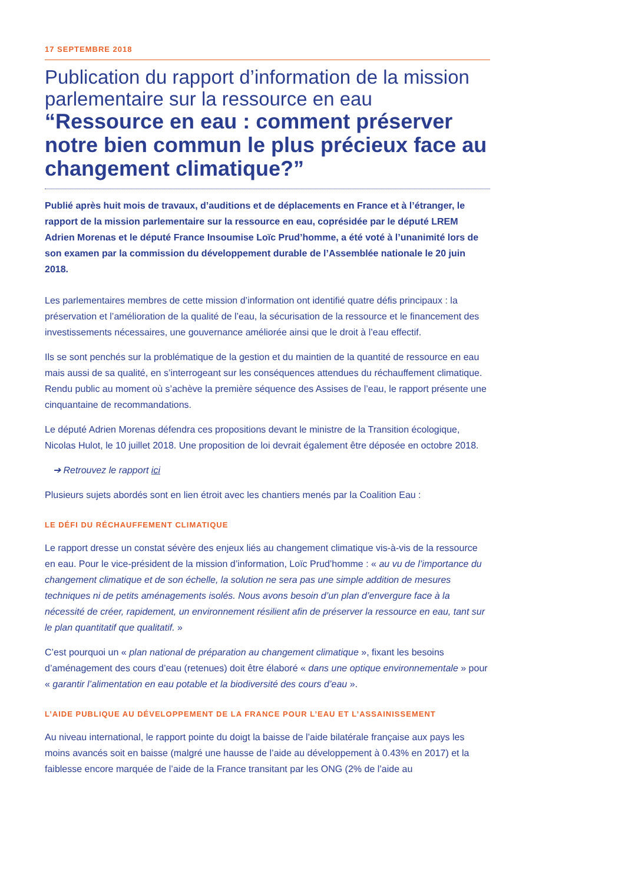17 SEPTEMBRE 2018
Publication du rapport d’information de la mission parlementaire sur la ressource en eau
“Ressource en eau : comment préserver notre bien commun le plus précieux face au changement climatique?”
Publié après huit mois de travaux, d’auditions et de déplacements en France et à l’étranger, le rapport de la mission parlementaire sur la ressource en eau, coprésidée par le député LREM Adrien Morenas et le député France Insoumise Loïc Prud’homme, a été voté à l’unanimité lors de son examen par la commission du développement durable de l’Assemblée nationale le 20 juin 2018.
Les parlementaires membres de cette mission d’information ont identifié quatre défis principaux : la préservation et l’amélioration de la qualité de l’eau, la sécurisation de la ressource et le financement des investissements nécessaires, une gouvernance améliorée ainsi que le droit à l’eau effectif.
Ils se sont penchés sur la problématique de la gestion et du maintien de la quantité de ressource en eau mais aussi de sa qualité, en s’interrogeant sur les conséquences attendues du réchauffement climatique. Rendu public au moment où s’achève la première séquence des Assises de l’eau, le rapport présente une cinquantaine de recommandations.
Le député Adrien Morenas défendra ces propositions devant le ministre de la Transition écologique, Nicolas Hulot, le 10 juillet 2018. Une proposition de loi devrait également être déposée en octobre 2018.
➔ Retrouvez le rapport ici
Plusieurs sujets abordés sont en lien étroit avec les chantiers menés par la Coalition Eau :
LE DÉFI DU RÉCHAUFFEMENT CLIMATIQUE
Le rapport dresse un constat sévère des enjeux liés au changement climatique vis-à-vis de la ressource en eau. Pour le vice-président de la mission d’information, Loïc Prud’homme : « au vu de l’importance du changement climatique et de son échelle, la solution ne sera pas une simple addition de mesures techniques ni de petits aménagements isolés. Nous avons besoin d’un plan d’envergure face à la nécessité de créer, rapidement, un environnement résilient afin de préserver la ressource en eau, tant sur le plan quantitatif que qualitatif. »
C’est pourquoi un « plan national de préparation au changement climatique », fixant les besoins d’aménagement des cours d’eau (retenues) doit être élaboré « dans une optique environnementale » pour « garantir l’alimentation en eau potable et la biodiversité des cours d’eau ».
L’AIDE PUBLIQUE AU DÉVELOPPEMENT DE LA FRANCE POUR L’EAU ET L’ASSAINISSEMENT
Au niveau international, le rapport pointe du doigt la baisse de l’aide bilatérale française aux pays les moins avancés soit en baisse (malgré une hausse de l’aide au développement à 0.43% en 2017) et la faiblesse encore marquée de l’aide de la France transitant par les ONG (2% de l’aide au